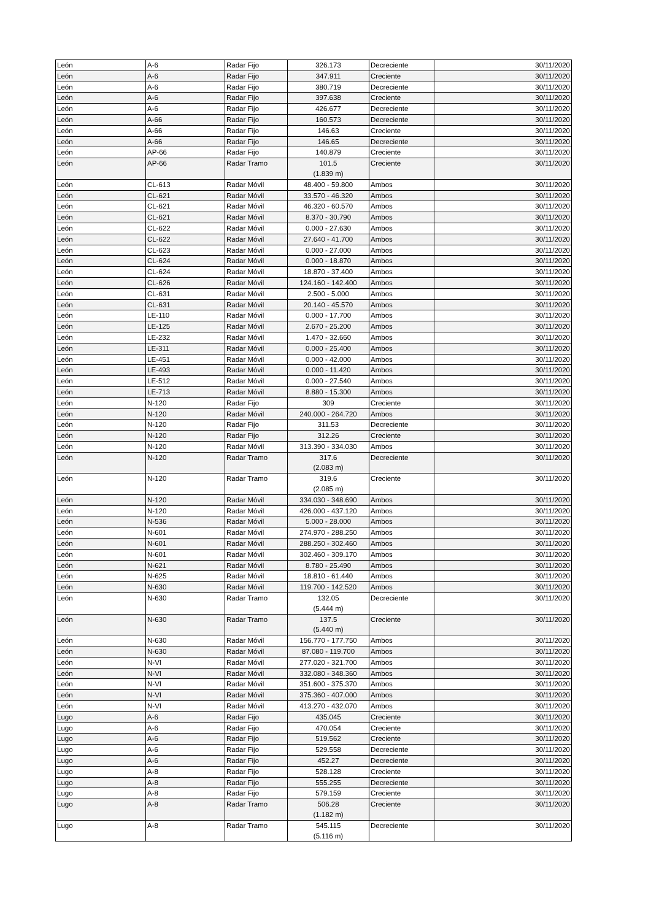| León | A-6 | Radar Fijo | 326.173 | Decreciente | 30/11/2020 |
| León | A-6 | Radar Fijo | 347.911 | Creciente | 30/11/2020 |
| León | A-6 | Radar Fijo | 380.719 | Decreciente | 30/11/2020 |
| León | A-6 | Radar Fijo | 397.638 | Creciente | 30/11/2020 |
| León | A-6 | Radar Fijo | 426.677 | Decreciente | 30/11/2020 |
| León | A-66 | Radar Fijo | 160.573 | Decreciente | 30/11/2020 |
| León | A-66 | Radar Fijo | 146.63 | Creciente | 30/11/2020 |
| León | A-66 | Radar Fijo | 146.65 | Decreciente | 30/11/2020 |
| León | AP-66 | Radar Fijo | 140.879 | Creciente | 30/11/2020 |
| León | AP-66 | Radar Tramo | 101.5 (1.839 m) | Creciente | 30/11/2020 |
| León | CL-613 | Radar Móvil | 48.400 - 59.800 | Ambos | 30/11/2020 |
| León | CL-621 | Radar Móvil | 33.570 - 46.320 | Ambos | 30/11/2020 |
| León | CL-621 | Radar Móvil | 46.320 - 60.570 | Ambos | 30/11/2020 |
| León | CL-621 | Radar Móvil | 8.370 - 30.790 | Ambos | 30/11/2020 |
| León | CL-622 | Radar Móvil | 0.000 - 27.630 | Ambos | 30/11/2020 |
| León | CL-622 | Radar Móvil | 27.640 - 41.700 | Ambos | 30/11/2020 |
| León | CL-623 | Radar Móvil | 0.000 - 27.000 | Ambos | 30/11/2020 |
| León | CL-624 | Radar Móvil | 0.000 - 18.870 | Ambos | 30/11/2020 |
| León | CL-624 | Radar Móvil | 18.870 - 37.400 | Ambos | 30/11/2020 |
| León | CL-626 | Radar Móvil | 124.160 - 142.400 | Ambos | 30/11/2020 |
| León | CL-631 | Radar Móvil | 2.500 - 5.000 | Ambos | 30/11/2020 |
| León | CL-631 | Radar Móvil | 20.140 - 45.570 | Ambos | 30/11/2020 |
| León | LE-110 | Radar Móvil | 0.000 - 17.700 | Ambos | 30/11/2020 |
| León | LE-125 | Radar Móvil | 2.670 - 25.200 | Ambos | 30/11/2020 |
| León | LE-232 | Radar Móvil | 1.470 - 32.660 | Ambos | 30/11/2020 |
| León | LE-311 | Radar Móvil | 0.000 - 25.400 | Ambos | 30/11/2020 |
| León | LE-451 | Radar Móvil | 0.000 - 42.000 | Ambos | 30/11/2020 |
| León | LE-493 | Radar Móvil | 0.000 - 11.420 | Ambos | 30/11/2020 |
| León | LE-512 | Radar Móvil | 0.000 - 27.540 | Ambos | 30/11/2020 |
| León | LE-713 | Radar Móvil | 8.880 - 15.300 | Ambos | 30/11/2020 |
| León | N-120 | Radar Fijo | 309 | Creciente | 30/11/2020 |
| León | N-120 | Radar Móvil | 240.000 - 264.720 | Ambos | 30/11/2020 |
| León | N-120 | Radar Fijo | 311.53 | Decreciente | 30/11/2020 |
| León | N-120 | Radar Fijo | 312.26 | Creciente | 30/11/2020 |
| León | N-120 | Radar Móvil | 313.390 - 334.030 | Ambos | 30/11/2020 |
| León | N-120 | Radar Tramo | 317.6 (2.083 m) | Decreciente | 30/11/2020 |
| León | N-120 | Radar Tramo | 319.6 (2.085 m) | Creciente | 30/11/2020 |
| León | N-120 | Radar Móvil | 334.030 - 348.690 | Ambos | 30/11/2020 |
| León | N-120 | Radar Móvil | 426.000 - 437.120 | Ambos | 30/11/2020 |
| León | N-536 | Radar Móvil | 5.000 - 28.000 | Ambos | 30/11/2020 |
| León | N-601 | Radar Móvil | 274.970 - 288.250 | Ambos | 30/11/2020 |
| León | N-601 | Radar Móvil | 288.250 - 302.460 | Ambos | 30/11/2020 |
| León | N-601 | Radar Móvil | 302.460 - 309.170 | Ambos | 30/11/2020 |
| León | N-621 | Radar Móvil | 8.780 - 25.490 | Ambos | 30/11/2020 |
| León | N-625 | Radar Móvil | 18.810 - 61.440 | Ambos | 30/11/2020 |
| León | N-630 | Radar Móvil | 119.700 - 142.520 | Ambos | 30/11/2020 |
| León | N-630 | Radar Tramo | 132.05 (5.444 m) | Decreciente | 30/11/2020 |
| León | N-630 | Radar Tramo | 137.5 (5.440 m) | Creciente | 30/11/2020 |
| León | N-630 | Radar Móvil | 156.770 - 177.750 | Ambos | 30/11/2020 |
| León | N-630 | Radar Móvil | 87.080 - 119.700 | Ambos | 30/11/2020 |
| León | N-VI | Radar Móvil | 277.020 - 321.700 | Ambos | 30/11/2020 |
| León | N-VI | Radar Móvil | 332.080 - 348.360 | Ambos | 30/11/2020 |
| León | N-VI | Radar Móvil | 351.600 - 375.370 | Ambos | 30/11/2020 |
| León | N-VI | Radar Móvil | 375.360 - 407.000 | Ambos | 30/11/2020 |
| León | N-VI | Radar Móvil | 413.270 - 432.070 | Ambos | 30/11/2020 |
| Lugo | A-6 | Radar Fijo | 435.045 | Creciente | 30/11/2020 |
| Lugo | A-6 | Radar Fijo | 470.054 | Creciente | 30/11/2020 |
| Lugo | A-6 | Radar Fijo | 519.562 | Creciente | 30/11/2020 |
| Lugo | A-6 | Radar Fijo | 529.558 | Decreciente | 30/11/2020 |
| Lugo | A-6 | Radar Fijo | 452.27 | Decreciente | 30/11/2020 |
| Lugo | A-8 | Radar Fijo | 528.128 | Creciente | 30/11/2020 |
| Lugo | A-8 | Radar Fijo | 555.255 | Decreciente | 30/11/2020 |
| Lugo | A-8 | Radar Fijo | 579.159 | Creciente | 30/11/2020 |
| Lugo | A-8 | Radar Tramo | 506.28 (1.182 m) | Creciente | 30/11/2020 |
| Lugo | A-8 | Radar Tramo | 545.115 (5.116 m) | Decreciente | 30/11/2020 |